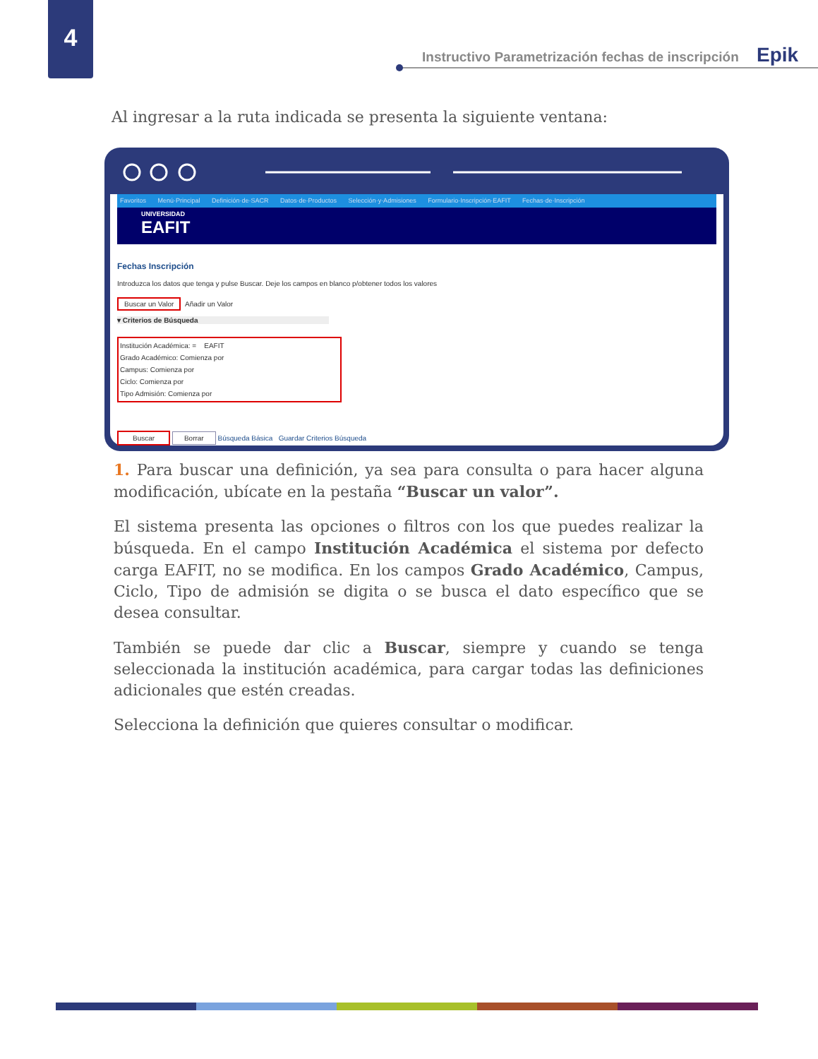4
Instructivo Parametrización fechas de inscripción Epik
Al ingresar a la ruta indicada se presenta la siguiente ventana:
Favoritos Menú·Principal Definición·de·SACR Datos·de·Productos Selección·y·Admisiones Formulario·Inscripción·EAFIT Fechas·de·Inscripción
UNIVERSIDAD
EAFIT
Fechas Inscripción
Introduzca los datos que tenga y pulse Buscar. Deje los campos en blanco p/obtener todos los valores
Buscar un Valor Añadir un Valor
▾ Criterios de Búsqueda
Institución Académica: = EAFIT
Grado Académico: Comienza por
Campus: Comienza por
Ciclo: Comienza por
Tipo Admisión: Comienza por
Buscar Borrar Búsqueda Básica Guardar Criterios Búsqueda
1. Para buscar una definición, ya sea para consulta o para hacer alguna modificación, ubícate en la pestaña “Buscar un valor”.
El sistema presenta las opciones o filtros con los que puedes realizar la búsqueda. En el campo Institución Académica el sistema por defecto carga EAFIT, no se modifica. En los campos Grado Académico, Campus, Ciclo, Tipo de admisión se digita o se busca el dato específico que se desea consultar.
También se puede dar clic a Buscar, siempre y cuando se tenga seleccionada la institución académica, para cargar todas las definiciones adicionales que estén creadas.
Selecciona la definición que quieres consultar o modificar.